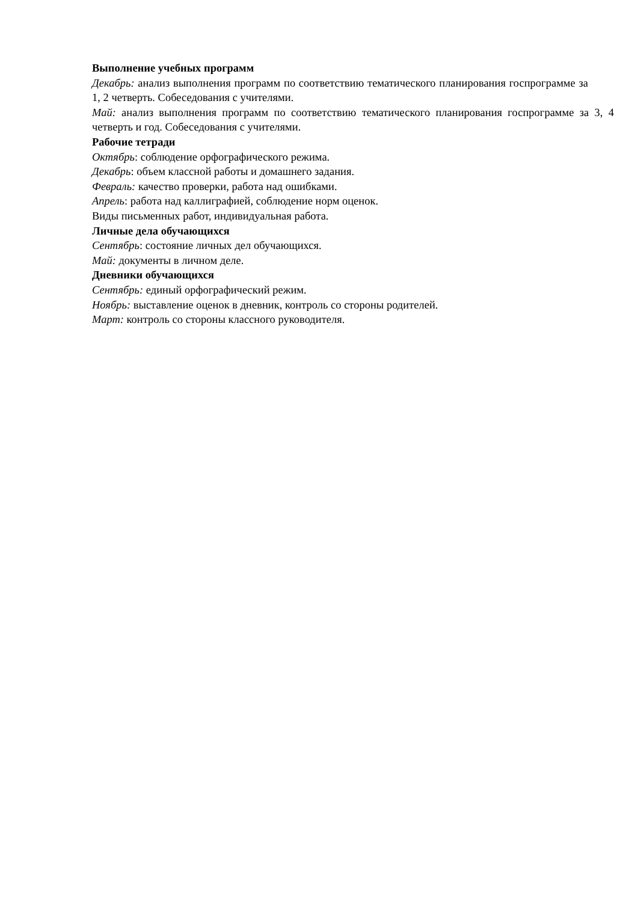Выполнение учебных программ
Декабрь: анализ выполнения программ по соответствию тематического планирования госпрограмме за 1, 2 четверть. Собеседования с учителями.
Май: анализ выполнения программ по соответствию тематического планирования госпрограмме за 3, 4 четверть и год. Собеседования с учителями.
Рабочие тетради
Октябрь: соблюдение орфографического режима.
Декабрь: объем классной работы и домашнего задания.
Февраль: качество проверки, работа над ошибками.
Апрель: работа над каллиграфией, соблюдение норм оценок.
Виды письменных работ, индивидуальная работа.
Личные дела обучающихся
Сентябрь: состояние личных дел обучающихся.
Май: документы в личном деле.
Дневники обучающихся
Сентябрь: единый орфографический режим.
Ноябрь: выставление оценок в дневник, контроль со стороны родителей.
Март: контроль со стороны классного руководителя.